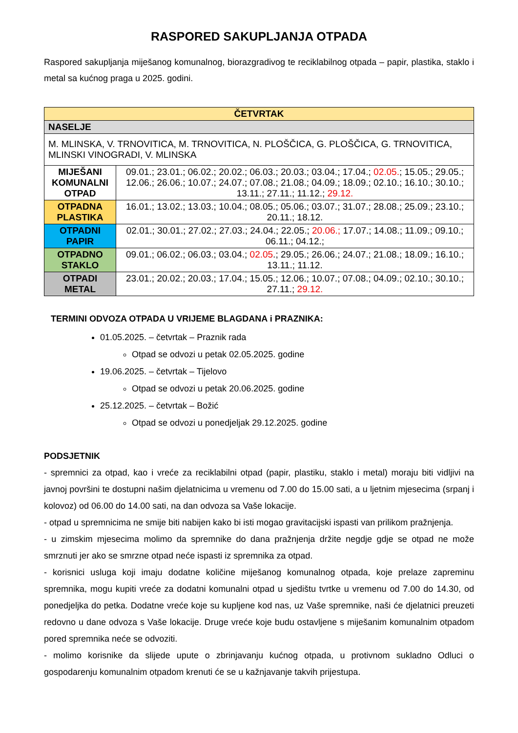RASPORED SAKUPLJANJA OTPADA
Raspored sakupljanja miješanog komunalnog, biorazgradivog te reciklabilnog otpada – papir, plastika, staklo i metal sa kućnog praga u 2025. godini.
| ČETVRTAK | |
| --- | --- |
| NASELJE | |
| M. MLINSKA, V. TRNOVITICA, M. TRNOVITICA, N. PLOŠČICA, G. PLOŠČICA, G. TRNOVITICA, MLINSKI VINOGRADI, V. MLINSKA | |
| MIJEŠANI KOMUNALNI OTPAD | 09.01.; 23.01.; 06.02.; 20.02.; 06.03.; 20.03.; 03.04.; 17.04.; 02.05. ; 15.05.; 29.05.; 12.06.; 26.06.; 10.07.; 24.07.; 07.08.; 21.08.; 04.09.; 18.09.; 02.10.; 16.10.; 30.10.; 13.11.; 27.11.; 11.12.; 29.12. |
| OTPADNA PLASTIKA | 16.01.; 13.02.; 13.03.; 10.04.; 08.05.; 05.06.; 03.07.; 31.07.; 28.08.; 25.09.; 23.10.; 20.11.; 18.12. |
| OTPADNI PAPIR | 02.01.; 30.01.; 27.02.; 27.03.; 24.04.; 22.05.; 20.06.; 17.07.; 14.08.; 11.09.; 09.10.; 06.11.; 04.12.; |
| OTPADNO STAKLO | 09.01.; 06.02.; 06.03.; 03.04.; 02.05 .; 29.05.; 26.06.; 24.07.; 21.08.; 18.09.; 16.10.; 13.11.; 11.12. |
| OTPADI METAL | 23.01.; 20.02.; 20.03.; 17.04.; 15.05.; 12.06.; 10.07.; 07.08.; 04.09.; 02.10.; 30.10.; 27.11.; 29.12. |
TERMINI ODVOZA OTPADA U VRIJEME BLAGDANA i PRAZNIKA:
01.05.2025. – četvrtak – Praznik rada
Otpad se odvozi u petak 02.05.2025. godine
19.06.2025. – četvrtak – Tijelovo
Otpad se odvozi u petak 20.06.2025. godine
25.12.2025. – četvrtak – Božić
Otpad se odvozi u ponedjeljak 29.12.2025. godine
PODSJETNIK
- spremnici za otpad, kao i vreće za reciklabilni otpad (papir, plastiku, staklo i metal) moraju biti vidljivi na javnoj površini te dostupni našim djelatnicima u vremenu od 7.00 do 15.00 sati, a u ljetnim mjesecima (srpanj i kolovoz) od 06.00 do 14.00 sati, na dan odvoza sa Vaše lokacije.
- otpad u spremnicima ne smije biti nabijen kako bi isti mogao gravitacijski ispasti van prilikom pražnjenja.
- u zimskim mjesecima molimo da spremnike do dana pražnjenja držite negdje gdje se otpad ne može smrznuti jer ako se smrzne otpad neće ispasti iz spremnika za otpad.
- korisnici usluga koji imaju dodatne količine miješanog komunalnog otpada, koje prelaze zapreminu spremnika, mogu kupiti vreće za dodatni komunalni otpad u sjedištu tvrtke u vremenu od 7.00 do 14.30, od ponedjeljka do petka. Dodatne vreće koje su kupljene kod nas, uz Vaše spremnike, naši će djelatnici preuzeti redovno u dane odvoza s Vaše lokacije. Druge vreće koje budu ostavljene s miješanim komunalnim otpadom pored spremnika neće se odvoziti.
- molimo korisnike da slijede upute o zbrinjavanju kućnog otpada, u protivnom sukladno Odluci o gospodarenju komunalnim otpadom krenuti će se u kažnjavanje takvih prijestupa.